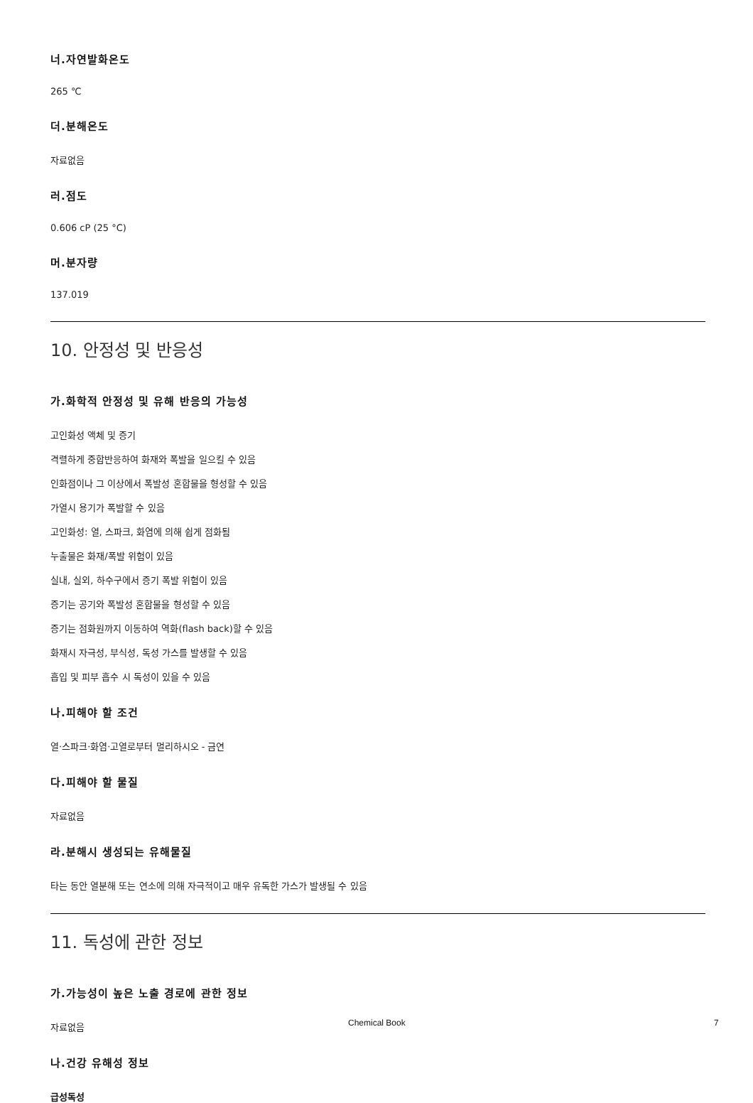너.자연발화온도
265 ℃
더.분해온도
자료없음
러.점도
0.606 cP (25 °C)
머.분자량
137.019
10. 안정성 및 반응성
가.화학적 안정성 및 유해 반응의 가능성
고인화성 액체 및 증기
격렬하게 중합반응하여 화재와 폭발을 일으킬 수 있음
인화점이나 그 이상에서 폭발성 혼합물을 형성할 수 있음
가열시 용기가 폭발할 수 있음
고인화성: 열, 스파크, 화염에 의해 쉽게 점화됨
누출물은 화재/폭발 위험이 있음
실내, 실외, 하수구에서 증기 폭발 위험이 있음
증기는 공기와 폭발성 혼합물을 형성할 수 있음
증기는 점화원까지 이동하여 역화(flash back)할 수 있음
화재시 자극성, 부식성, 독성 가스를 발생할 수 있음
흡입 및 피부 흡수 시 독성이 있을 수 있음
나.피해야 할 조건
열·스파크·화염·고열로부터 멀리하시오 - 금연
다.피해야 할 물질
자료없음
라.분해시 생성되는 유해물질
타는 동안 열분해 또는 연소에 의해 자극적이고 매우 유독한 가스가 발생될 수 있음
11. 독성에 관한 정보
가.가능성이 높은 노출 경로에 관한 정보
자료없음
나.건강 유해성 정보
급성독성
Chemical Book 7